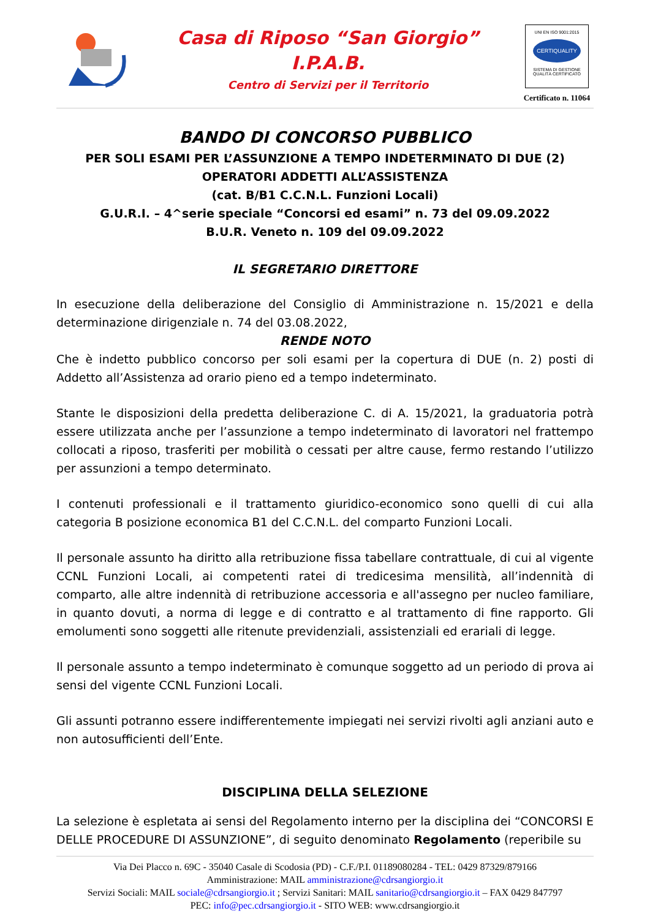Casa di Riposo “San Giorgio”
I.P.A.B.
Centro di Servizi per il Territorio
UNI EN ISO 9001:2015
CERTIQUALITY
SISTEMA DI GESTIONE QUALITÀ CERTIFICATO
Certificato n. 11064
BANDO DI CONCORSO PUBBLICO
PER SOLI ESAMI PER L’ASSUNZIONE A TEMPO INDETERMINATO DI DUE (2)
OPERATORI ADDETTI ALL’ASSISTENZA
(cat. B/B1 C.C.N.L. Funzioni Locali)
G.U.R.I. – 4^serie speciale “Concorsi ed esami” n. 73 del 09.09.2022
B.U.R. Veneto n. 109 del 09.09.2022
IL SEGRETARIO DIRETTORE
In esecuzione della deliberazione del Consiglio di Amministrazione n. 15/2021 e della determinazione dirigenziale n. 74 del 03.08.2022,
RENDE NOTO
Che è indetto pubblico concorso per soli esami per la copertura di DUE (n. 2) posti di Addetto all’Assistenza ad orario pieno ed a tempo indeterminato.
Stante le disposizioni della predetta deliberazione C. di A. 15/2021, la graduatoria potrà essere utilizzata anche per l’assunzione a tempo indeterminato di lavoratori nel frattempo collocati a riposo, trasferiti per mobilità o cessati per altre cause, fermo restando l’utilizzo per assunzioni a tempo determinato.
I contenuti professionali e il trattamento giuridico-economico sono quelli di cui alla categoria B posizione economica B1 del C.C.N.L. del comparto Funzioni Locali.
Il personale assunto ha diritto alla retribuzione fissa tabellare contrattuale, di cui al vigente CCNL Funzioni Locali, ai competenti ratei di tredicesima mensilità, all’indennità di comparto, alle altre indennità di retribuzione accessoria e all'assegno per nucleo familiare, in quanto dovuti, a norma di legge e di contratto e al trattamento di fine rapporto. Gli emolumenti sono soggetti alle ritenute previdenziali, assistenziali ed erariali di legge.
Il personale assunto a tempo indeterminato è comunque soggetto ad un periodo di prova ai sensi del vigente CCNL Funzioni Locali.
Gli assunti potranno essere indifferentemente impiegati nei servizi rivolti agli anziani auto e non autosufficienti dell’Ente.
DISCIPLINA DELLA SELEZIONE
La selezione è espletata ai sensi del Regolamento interno per la disciplina dei “CONCORSI E DELLE PROCEDURE DI ASSUNZIONE”, di seguito denominato Regolamento (reperibile su
Via Dei Placco n. 69C - 35040 Casale di Scodosia (PD) - C.F./P.I. 01189080284 - TEL: 0429 87329/879166
Amministrazione: MAIL amministrazione@cdrsangiorgio.it
Servizi Sociali: MAIL sociale@cdrsangiorgio.it ; Servizi Sanitari: MAIL sanitario@cdrsangiorgio.it – FAX 0429 847797
PEC: info@pec.cdrsangiorgio.it - SITO WEB: www.cdrsangiorgio.it